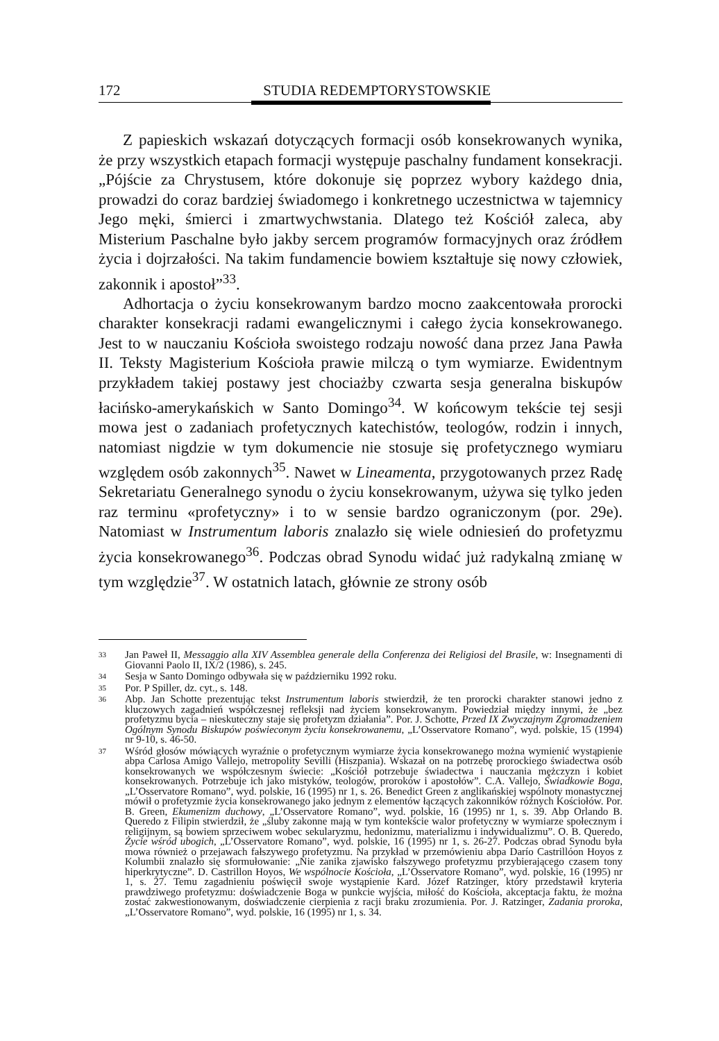172 STUDIA REDEMPTORYSTOWSKIE
Z papieskich wskazań dotyczących formacji osób konsekrowanych wynika, że przy wszystkich etapach formacji występuje paschalny fundament konsekracji. „Pójście za Chrystusem, które dokonuje się poprzez wybory każdego dnia, prowadzi do coraz bardziej świadomego i konkretnego uczestnictwa w tajemnicy Jego męki, śmierci i zmartwychwstania. Dlatego też Kościół zaleca, aby Misterium Paschalne było jakby sercem programów formacyjnych oraz źródłem życia i dojrzałości. Na takim fundamencie bowiem kształtuje się nowy człowiek, zakonnik i apostoł”<sup>33</sup>.
Adhortacja o życiu konsekrowanym bardzo mocno zaakcentowała prorocki charakter konsekracji radami ewangelicznymi i całego życia konsekrowanego. Jest to w nauczaniu Kościoła swoistego rodzaju nowość dana przez Jana Pawła II. Teksty Magisterium Kościoła prawie milczą o tym wymiarze. Ewidentnym przykładem takiej postawy jest chociażby czwarta sesja generalna biskupów łacińsko-amerykańskich w Santo Domingo<sup>34</sup>. W końcowym tekście tej sesji mowa jest o zadaniach profetycznych katechistów, teologów, rodzin i innych, natomiast nigdzie w tym dokumencie nie stosuje się profetycznego wymiaru względem osób zakonnych<sup>35</sup>. Nawet w Lineamenta, przygotowanych przez Radę Sekretariatu Generalnego synodu o życiu konsekrowanym, używa się tylko jeden raz terminu «profetyczny» i to w sensie bardzo ograniczonym (por. 29e). Natomiast w Instrumentum laboris znalazło się wiele odniesień do profetyzmu życia konsekrowanego<sup>36</sup>. Podczas obrad Synodu widać już radykalną zmianę w tym względzie<sup>37</sup>. W ostatnich latach, głównie ze strony osób
33 Jan Paweł II, Messaggio alla XIV Assemblea generale della Conferenza dei Religiosi del Brasile, w: Insegnamenti di Giovanni Paolo II, IX/2 (1986), s. 245.
34 Sesja w Santo Domingo odbywała się w październiku 1992 roku.
35 Por. P Spiller, dz. cyt., s. 148.
36 Abp. Jan Schotte prezentując tekst Instrumentum laboris stwierdził, że ten prorocki charakter stanowi jedno z kluczowych zagadnień współczesnej refleksji nad życiem konsekrowanym. Powiedział między innymi, że „bez profetyzmu bycia – nieskuteczny staje się profetyzm działania”. Por. J. Schotte, Przed IX Zwyczajnym Zgromadzeniem Ogólnym Synodu Biskupów poświeconym życiu konsekrowanemu, „L’Osservatore Romano”, wyd. polskie, 15 (1994) nr 9-10, s. 46-50.
37 Wśród głosów mówiących wyraźnie o profetycznym wymiarze życia konsekrowanego można wymienić wystąpienie abpa Carlosa Amigo Vallejo, metropolity Sevilli (Hiszpania). Wskazał on na potrzebę prorockiego świadectwa osób konsekrowanych we współczesnym świecie: „Kościół potrzebuje świadectwa i nauczania mężczyzn i kobiet konsekrowanych. Potrzebuje ich jako mistyków, teologów, proroków i apostołów”. C.A. Vallejo, Świadkowie Boga, „L’Osservatore Romano”, wyd. polskie, 16 (1995) nr 1, s. 26. Benedict Green z anglikańskiej wspólnoty monastycznej mówił o profetyzmie życia konsekrowanego jako jednym z elementów łączących zakonników różnych Kościołów. Por. B. Green, Ekumenizm duchowy, „L’Osservatore Romano”, wyd. polskie, 16 (1995) nr 1, s. 39. Abp Orlando B. Queredo z Filipin stwierdził, że „śluby zakonne mają w tym kontekście walor profetyczny w wymiarze społecznym i religijnym, są bowiem sprzeciwem wobec sekularyzmu, hedonizmu, materializmu i indywidualizmu”. O. B. Queredo, Życie wśród ubogich, „L’Osservatore Romano”, wyd. polskie, 16 (1995) nr 1, s. 26-27. Podczas obrad Synodu była mowa również o przejawach fałszywego profetyzmu. Na przykład w przemówieniu abpa Darío Castrillóon Hoyos z Kolumbii znalazło się sformułowanie: „Nie zanika zjawisko fałszywego profetyzmu przybierającego czasem tony hiperkrytyczne”. D. Castrillon Hoyos, We wspólnocie Kościoła, „L’Osservatore Romano”, wyd. polskie, 16 (1995) nr 1, s. 27. Temu zagadnieniu poświęcił swoje wystąpienie Kard. Józef Ratzinger, który przedstawił kryteria prawdziwego profetyzmu: doświadczenie Boga w punkcie wyjścia, miłość do Kościoła, akceptacja faktu, że można zostać zakwestionowanym, doświadczenie cierpienia z racji braku zrozumienia. Por. J. Ratzinger, Zadania proroka, „L’Osservatore Romano”, wyd. polskie, 16 (1995) nr 1, s. 34.